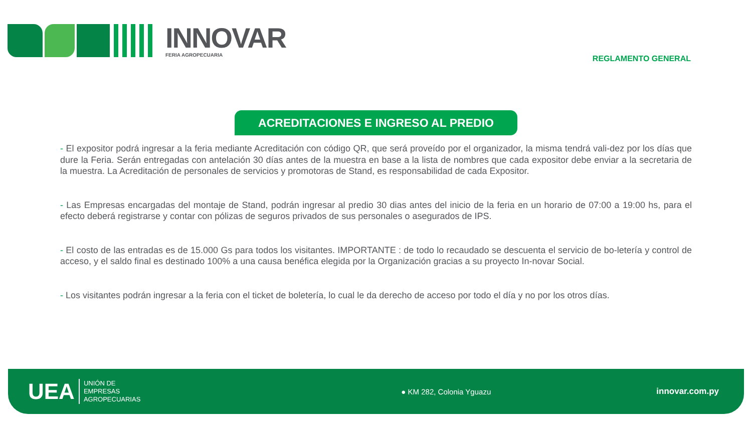INNOVAR
FERIA AGROPECUARIA
REGLAMENTO GENERAL
ACREDITACIONES E INGRESO AL PREDIO
- El expositor podrá ingresar a la feria mediante Acreditación con código QR, que será proveído por el organizador, la misma tendrá vali-dez por los días que dure la Feria. Serán entregadas con antelación 30 días antes de la muestra en base a la lista de nombres que cada expositor debe enviar a la secretaria de la muestra. La Acreditación de personales de servicios y promotoras de Stand, es responsabilidad de cada Expositor.
- Las Empresas encargadas del montaje de Stand, podrán ingresar al predio 30 dias antes del inicio de la feria en un horario de 07:00 a 19:00 hs, para el efecto deberá registrarse y contar con pólizas de seguros privados de sus personales o asegurados de IPS.
- El costo de las entradas es de 15.000 Gs para todos los visitantes. IMPORTANTE : de todo lo recaudado se descuenta el servicio de bo-letería y control de acceso, y el saldo final es destinado 100% a una causa benéfica elegida por la Organización gracias a su proyecto In-novar Social.
- Los visitantes podrán ingresar a la feria con el ticket de boletería, lo cual le da derecho de acceso por todo el día y no por los otros días.
UEA
UNIÓN DE
EMPRESAS
AGROPECUARIAS
● KM 282, Colonia Yguazu innovar.com.py